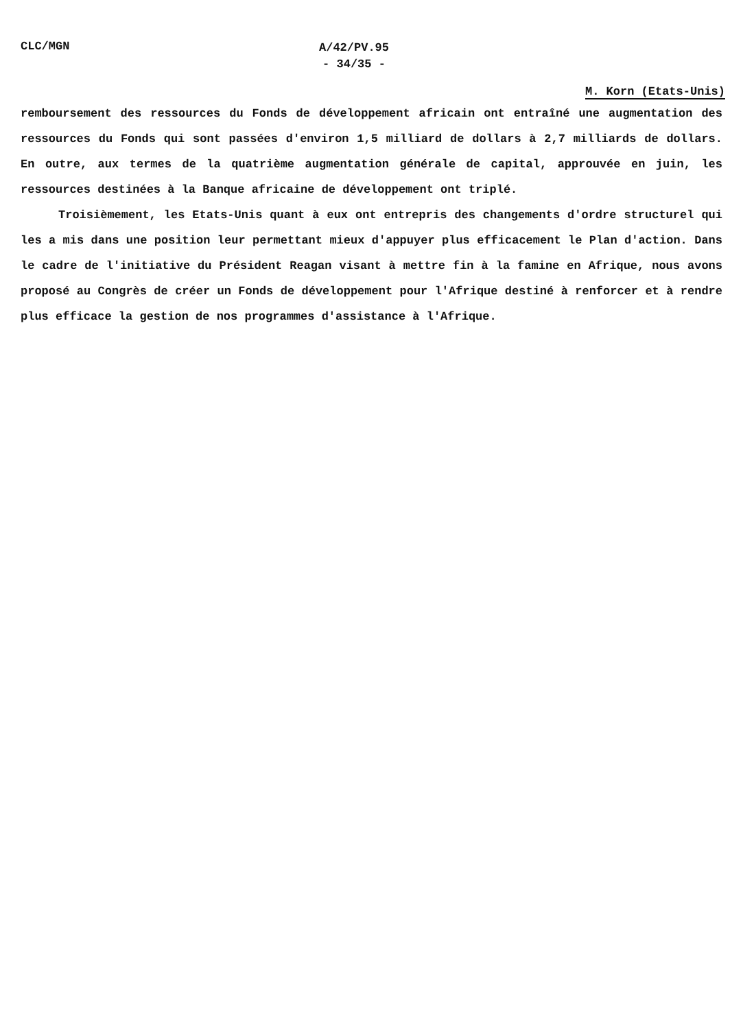CLC/MGN
A/42/PV.95
- 34/35 -
M. Korn (Etats-Unis)
remboursement des ressources du Fonds de développement africain ont entraîné une augmentation des ressources du Fonds qui sont passées d'environ 1,5 milliard de dollars à 2,7 milliards de dollars. En outre, aux termes de la quatrième augmentation générale de capital, approuvée en juin, les ressources destinées à la Banque africaine de développement ont triplé.
Troisièmement, les Etats-Unis quant à eux ont entrepris des changements d'ordre structurel qui les a mis dans une position leur permettant mieux d'appuyer plus efficacement le Plan d'action. Dans le cadre de l'initiative du Président Reagan visant à mettre fin à la famine en Afrique, nous avons proposé au Congrès de créer un Fonds de développement pour l'Afrique destiné à renforcer et à rendre plus efficace la gestion de nos programmes d'assistance à l'Afrique.